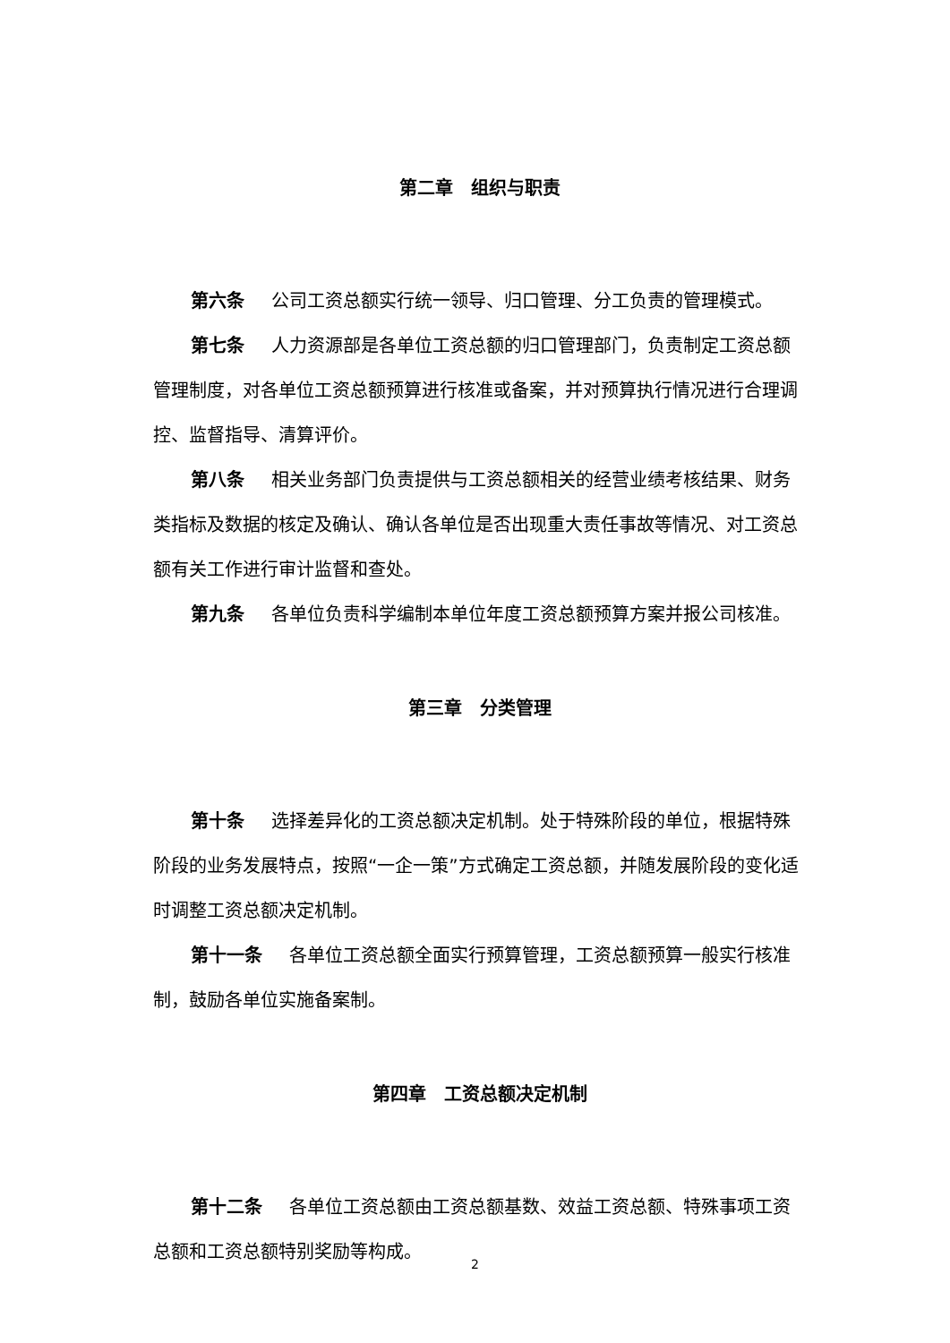第二章　组织与职责
第六条 公司工资总额实行统一领导、归口管理、分工负责的管理模式。
第七条 人力资源部是各单位工资总额的归口管理部门，负责制定工资总额管理制度，对各单位工资总额预算进行核准或备案，并对预算执行情况进行合理调控、监督指导、清算评价。
第八条 相关业务部门负责提供与工资总额相关的经营业绩考核结果、财务类指标及数据的核定及确认、确认各单位是否出现重大责任事故等情况、对工资总额有关工作进行审计监督和查处。
第九条 各单位负责科学编制本单位年度工资总额预算方案并报公司核准。
第三章　分类管理
第十条 选择差异化的工资总额决定机制。处于特殊阶段的单位，根据特殊阶段的业务发展特点，按照“一企一策”方式确定工资总额，并随发展阶段的变化适时调整工资总额决定机制。
第十一条 各单位工资总额全面实行预算管理，工资总额预算一般实行核准制，鼓励各单位实施备案制。
第四章　工资总额决定机制
第十二条 各单位工资总额由工资总额基数、效益工资总额、特殊事项工资总额和工资总额特别奖励等构成。
2